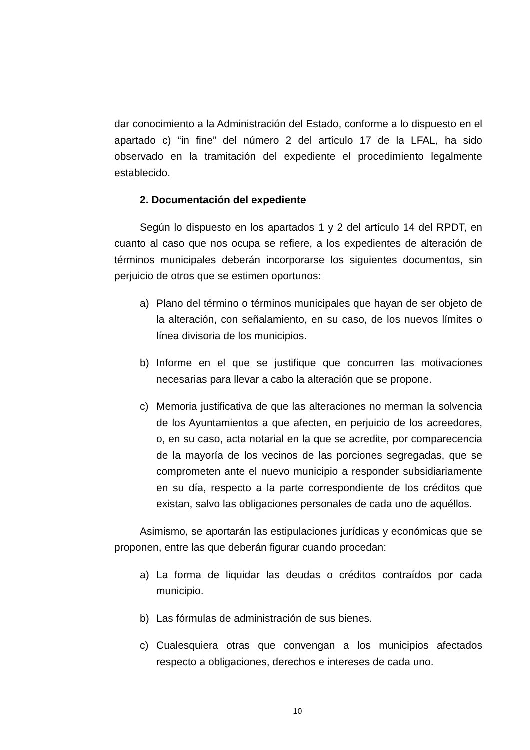dar conocimiento a la Administración del Estado, conforme a lo dispuesto en el apartado c) “in fine” del número 2 del artículo 17 de la LFAL, ha sido observado en la tramitación del expediente el procedimiento legalmente establecido.
2. Documentación del expediente
Según lo dispuesto en los apartados 1 y 2 del artículo 14 del RPDT, en cuanto al caso que nos ocupa se refiere, a los expedientes de alteración de términos municipales deberán incorporarse los siguientes documentos, sin perjuicio de otros que se estimen oportunos:
a) Plano del término o términos municipales que hayan de ser objeto de la alteración, con señalamiento, en su caso, de los nuevos límites o línea divisoria de los municipios.
b) Informe en el que se justifique que concurren las motivaciones necesarias para llevar a cabo la alteración que se propone.
c) Memoria justificativa de que las alteraciones no merman la solvencia de los Ayuntamientos a que afecten, en perjuicio de los acreedores, o, en su caso, acta notarial en la que se acredite, por comparecencia de la mayoría de los vecinos de las porciones segregadas, que se comprometen ante el nuevo municipio a responder subsidiariamente en su día, respecto a la parte correspondiente de los créditos que existan, salvo las obligaciones personales de cada uno de aquéllos.
Asimismo, se aportarán las estipulaciones jurídicas y económicas que se proponen, entre las que deberán figurar cuando procedan:
a) La forma de liquidar las deudas o créditos contraídos por cada municipio.
b) Las fórmulas de administración de sus bienes.
c) Cualesquiera otras que convengan a los municipios afectados respecto a obligaciones, derechos e intereses de cada uno.
10